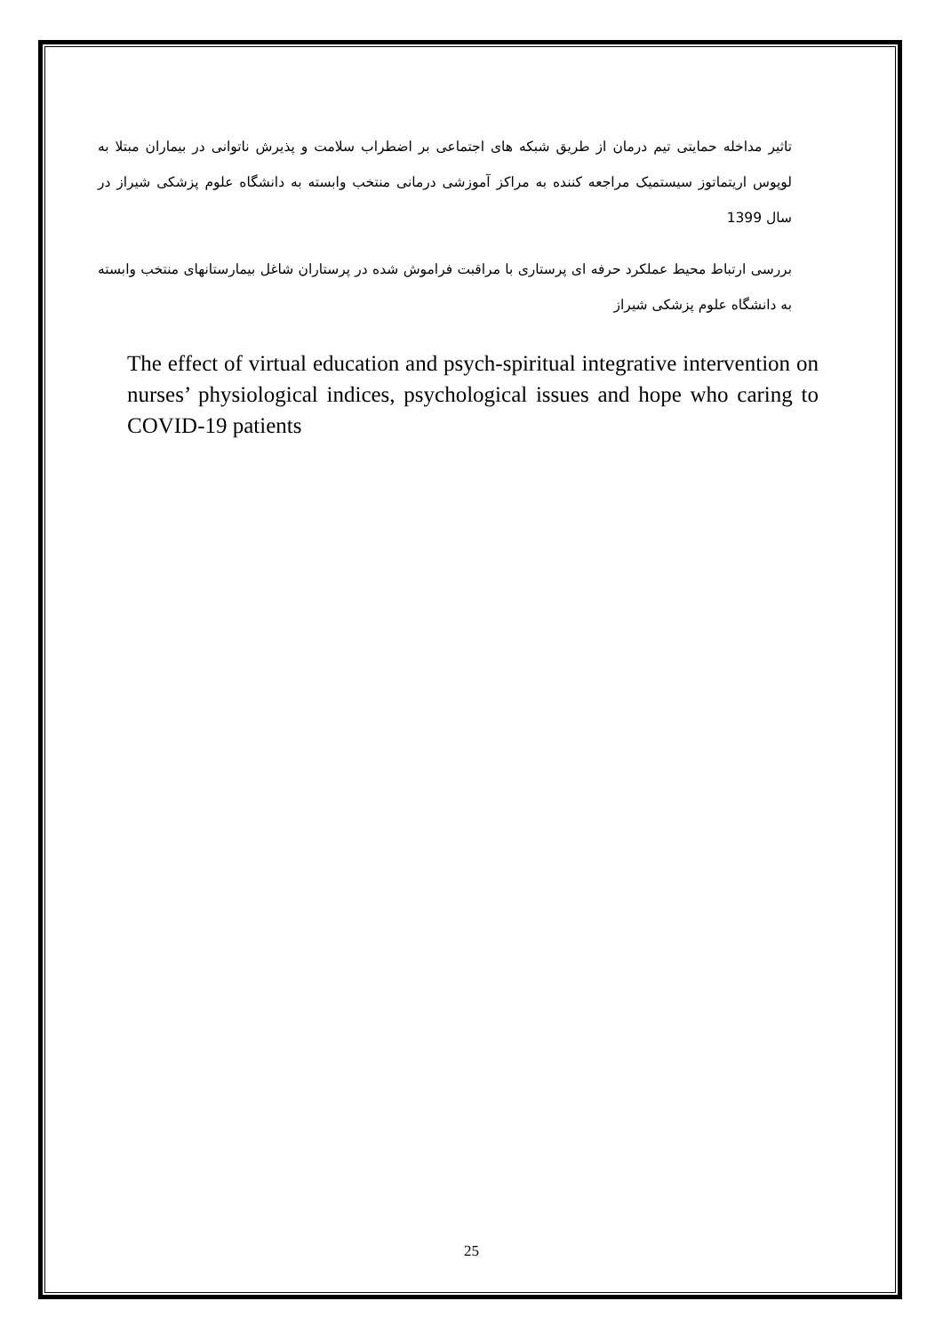تاثیر مداخله حمایتی تیم درمان از طریق شبکه های اجتماعی بر اضطراب سلامت و پذیرش ناتوانی در بیماران مبتلا به لوپوس اریتماتوز سیستمیک مراجعه کننده به مراکز آموزشی درمانی منتخب وابسته به دانشگاه علوم پزشکی شیراز در سال 1399
بررسی ارتباط محیط عملکرد حرفه ای پرستاری با مراقبت فراموش شده در پرستاران شاغل بیمارستانهای منتخب وابسته به دانشگاه علوم پزشکی شیراز
The effect of virtual education and psych-spiritual integrative intervention on nurses’ physiological indices, psychological issues and hope who caring to COVID-19 patients
25